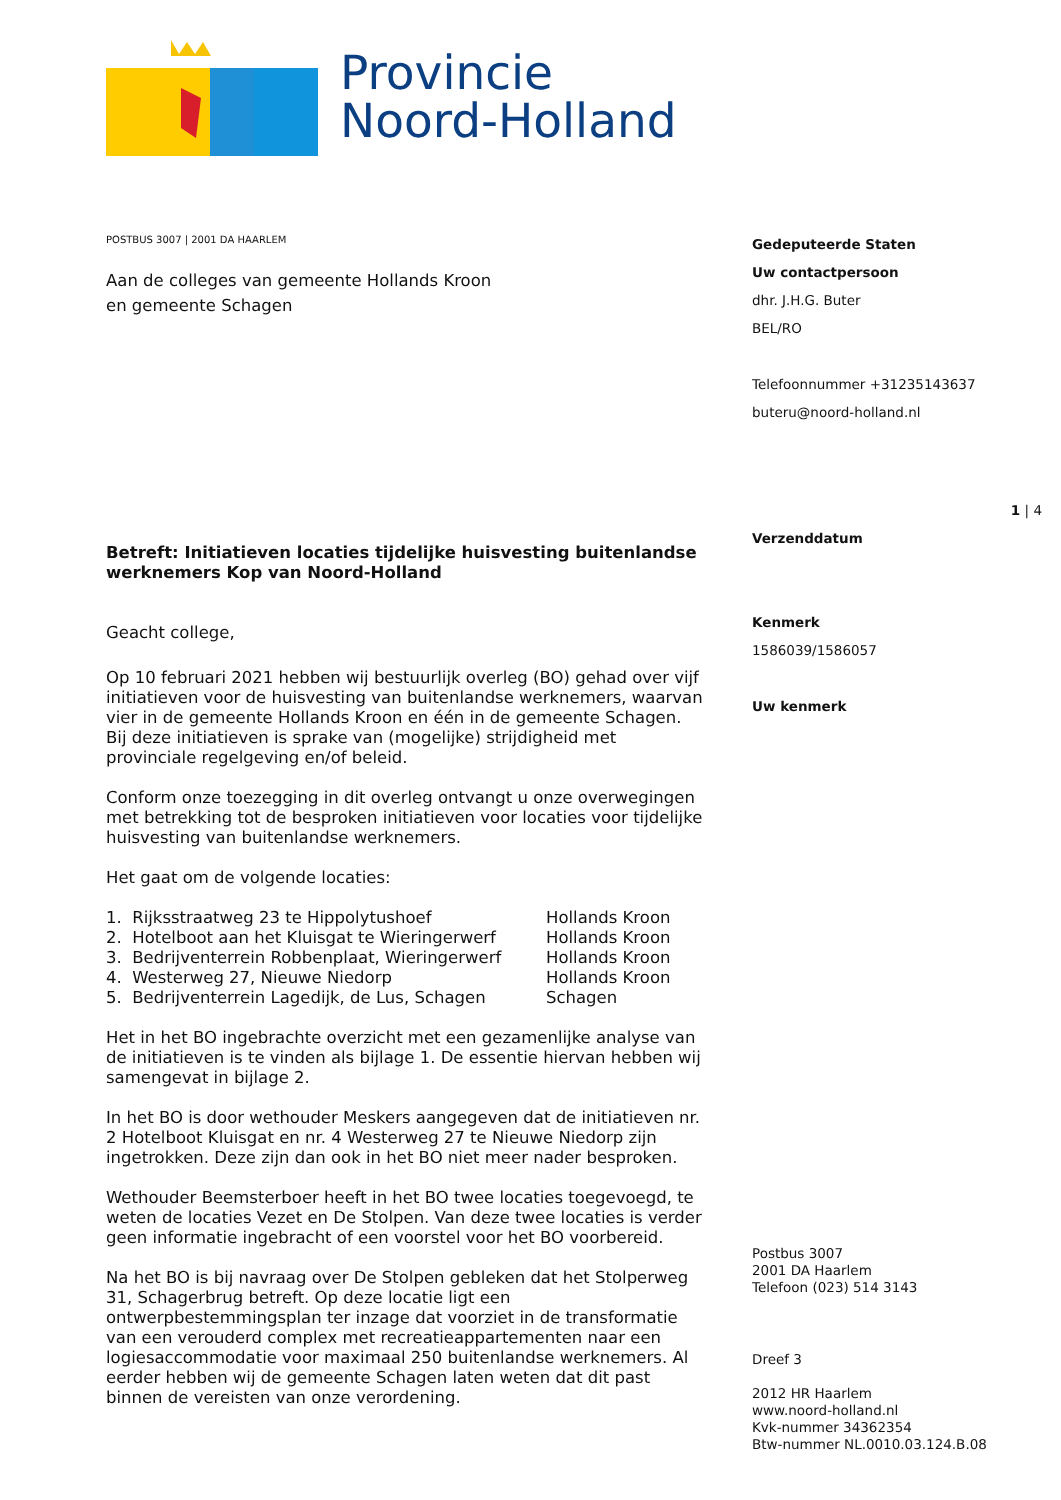Provincie
Noord-Holland
POSTBUS 3007 | 2001 DA HAARLEM
Aan de colleges van gemeente Hollands Kroon
en gemeente Schagen
Betreft: Initiatieven locaties tijdelijke huisvesting buitenlandse werknemers Kop van Noord-Holland
Geacht college,
Op 10 februari 2021 hebben wij bestuurlijk overleg (BO) gehad over vijf initiatieven voor de huisvesting van buitenlandse werknemers, waarvan vier in de gemeente Hollands Kroon en één in de gemeente Schagen. Bij deze initiatieven is sprake van (mogelijke) strijdigheid met provinciale regelgeving en/of beleid.
Conform onze toezegging in dit overleg ontvangt u onze overwegingen met betrekking tot de besproken initiatieven voor locaties voor tijdelijke huisvesting van buitenlandse werknemers.
Het gaat om de volgende locaties:
| 1. Rijksstraatweg 23 te Hippolytushoef | Hollands Kroon |
| 2. Hotelboot aan het Kluisgat te Wieringerwerf | Hollands Kroon |
| 3. Bedrijventerrein Robbenplaat, Wieringerwerf | Hollands Kroon |
| 4. Westerweg 27, Nieuwe Niedorp | Hollands Kroon |
| 5. Bedrijventerrein Lagedijk, de Lus, Schagen | Schagen |
Het in het BO ingebrachte overzicht met een gezamenlijke analyse van de initiatieven is te vinden als bijlage 1. De essentie hiervan hebben wij samengevat in bijlage 2.
In het BO is door wethouder Meskers aangegeven dat de initiatieven nr. 2 Hotelboot Kluisgat en nr. 4 Westerweg 27 te Nieuwe Niedorp zijn ingetrokken. Deze zijn dan ook in het BO niet meer nader besproken.
Wethouder Beemsterboer heeft in het BO twee locaties toegevoegd, te weten de locaties Vezet en De Stolpen. Van deze twee locaties is verder geen informatie ingebracht of een voorstel voor het BO voorbereid.
Na het BO is bij navraag over De Stolpen gebleken dat het Stolperweg 31, Schagerbrug betreft. Op deze locatie ligt een ontwerpbestemmingsplan ter inzage dat voorziet in de transformatie van een verouderd complex met recreatieappartementen naar een logiesaccommodatie voor maximaal 250 buitenlandse werknemers. Al eerder hebben wij de gemeente Schagen laten weten dat dit past binnen de vereisten van onze verordening.
Gedeputeerde Staten
Uw contactpersoon
dhr. J.H.G. Buter
BEL/RO
Telefoonnummer +31235143637
buteru@noord-holland.nl
1 | 4
Verzenddatum
Kenmerk
1586039/1586057
Uw kenmerk
Postbus 3007
2001 DA Haarlem
Telefoon (023) 514 3143
Dreef 3
2012 HR Haarlem
www.noord-holland.nl
Kvk-nummer 34362354
Btw-nummer NL.0010.03.124.B.08